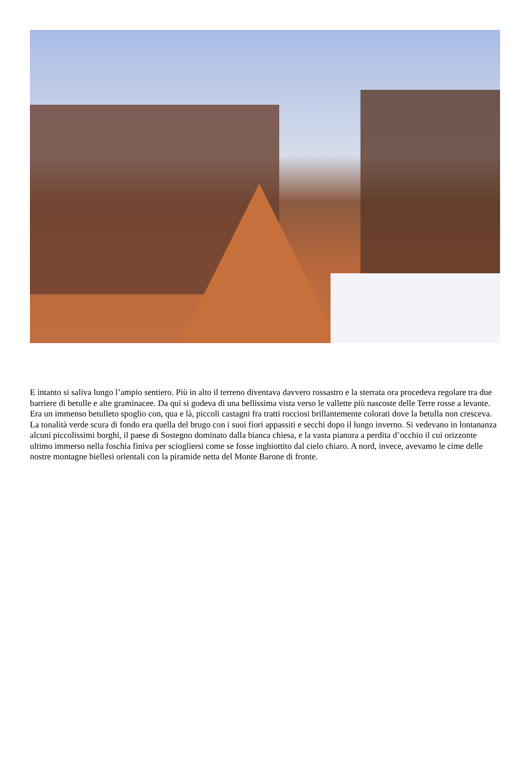E intanto si saliva lungo l’ampio sentiero. Più in alto il terreno diventava davvero rossastro e la sterrata ora procedeva regolare tra due barriere di betulle e alte graminacee. Da qui si godeva di una bellissima vista verso le vallette più nascoste delle Terre rosse a levante. Era un immenso betulleto spoglio con, qua e là, piccoli castagni fra tratti rocciosi brillantemente colorati dove la betulla non cresceva. La tonalità verde scura di fondo era quella del brugo con i suoi fiori appassiti e secchi dopo il lungo inverno. Si vedevano in lontananza alcuni piccolissimi borghi, il paese di Sostegno dominato dalla bianca chiesa, e la vasta pianura a perdita d’occhio il cui orizzonte ultimo immerso nella foschia finiva per sciogliersi come se fosse inghiottito dal cielo chiaro. A nord, invece, avevamo le cime delle nostre montagne biellesi orientali con la piramide netta del Monte Barone di fronte.